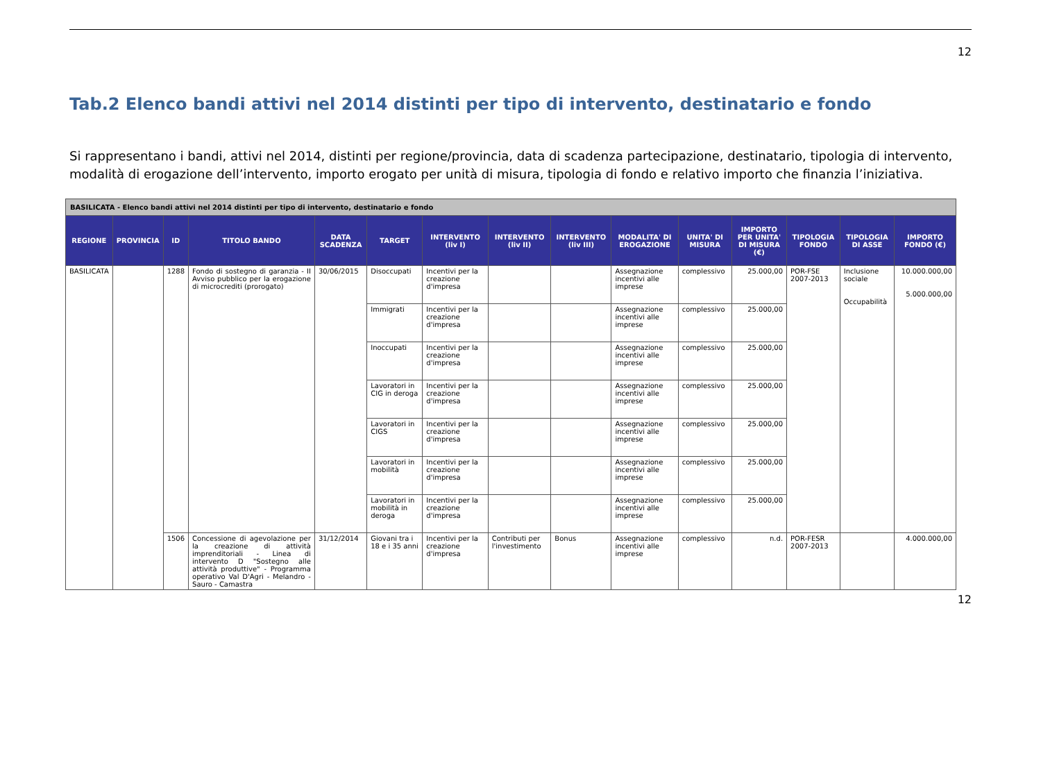12
Tab.2 Elenco bandi attivi nel 2014 distinti per tipo di intervento, destinatario e fondo
Si rappresentano i bandi, attivi nel 2014, distinti per regione/provincia, data di scadenza partecipazione, destinatario, tipologia di intervento, modalità di erogazione dell’intervento, importo erogato per unità di misura, tipologia di fondo e relativo importo che finanzia l’iniziativa.
| BASILICATA - Elenco bandi attivi nel 2014 distinti per tipo di intervento, destinatario e fondo | | | | | | | | | | | | | | |
| REGIONE | PROVINCIA | ID | TITOLO BANDO | DATA SCADENZA | TARGET | INTERVENTO (liv I) | INTERVENTO (liv II) | INTERVENTO (liv III) | MODALITA' DI EROGAZIONE | UNITA' DI MISURA | IMPORTO PER UNITA' DI MISURA (€) | TIPOLOGIA FONDO | TIPOLOGIA DI ASSE | IMPORTO FONDO (€) |
| BASILICATA | | 1288 | Fondo di sostegno di garanzia - II Avviso pubblico per la erogazione di microcrediti (prorogato) | 30/06/2015 | Disoccupati | Incentivi per la creazione d'impresa | | | Assegnazione incentivi alle imprese | complessivo | 25.000,00 | POR-FSE 2007-2013 | Inclusione sociale Occupabilità | 10.000.000,00 5.000.000,00 |
| | | | | | Immigrati | Incentivi per la creazione d'impresa | | | Assegnazione incentivi alle imprese | complessivo | 25.000,00 | | | |
| | | | | | Inoccupati | Incentivi per la creazione d'impresa | | | Assegnazione incentivi alle imprese | complessivo | 25.000,00 | | | |
| | | | | | Lavoratori in CIG in deroga | Incentivi per la creazione d'impresa | | | Assegnazione incentivi alle imprese | complessivo | 25.000,00 | | | |
| | | | | | Lavoratori in CIGS | Incentivi per la creazione d'impresa | | | Assegnazione incentivi alle imprese | complessivo | 25.000,00 | | | |
| | | | | | Lavoratori in mobilità | Incentivi per la creazione d'impresa | | | Assegnazione incentivi alle imprese | complessivo | 25.000,00 | | | |
| | | | | | Lavoratori in mobilità in deroga | Incentivi per la creazione d'impresa | | | Assegnazione incentivi alle imprese | complessivo | 25.000,00 | | | |
| | | 1506 | Concessione di agevolazione per la creazione di attività imprenditoriali - Linea di intervento D "Sostegno alle attività produttive" - Programma operativo Val D'Agri - Melandro - Sauro - Camastra | 31/12/2014 | Giovani tra i 18 e i 35 anni | Incentivi per la creazione d'impresa | Contributi per l'investimento | Bonus | Assegnazione incentivi alle imprese | complessivo | n.d. | POR-FESR 2007-2013 | | 4.000.000,00 |
12